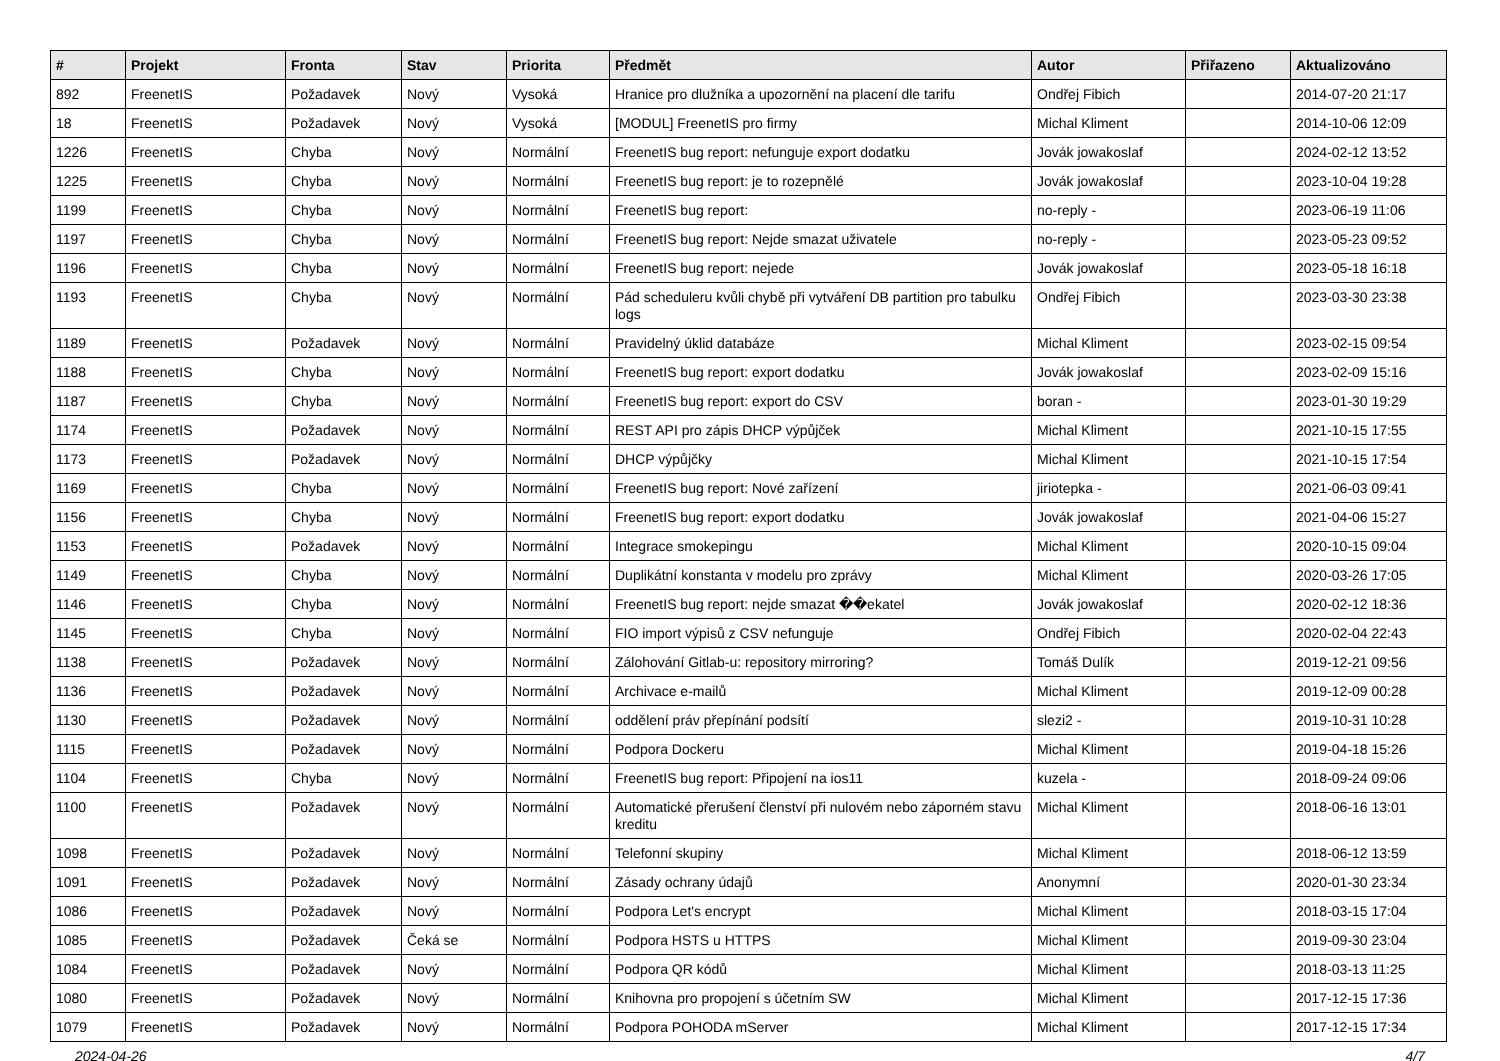| # | Projekt | Fronta | Stav | Priorita | Předmět | Autor | Přiřazeno | Aktualizováno |
| --- | --- | --- | --- | --- | --- | --- | --- | --- |
| 892 | FreenetIS | Požadavek | Nový | Vysoká | Hranice pro dlužníka a upozornění na placení dle tarifu | Ondřej Fibich | | 2014-07-20 21:17 |
| 18 | FreenetIS | Požadavek | Nový | Vysoká | [MODUL] FreenetIS pro firmy | Michal Kliment | | 2014-10-06 12:09 |
| 1226 | FreenetIS | Chyba | Nový | Normální | FreenetIS bug report: nefunguje export dodatku | Jovák jowakoslaf | | 2024-02-12 13:52 |
| 1225 | FreenetIS | Chyba | Nový | Normální | FreenetIS bug report: je to rozepnělé | Jovák jowakoslaf | | 2023-10-04 19:28 |
| 1199 | FreenetIS | Chyba | Nový | Normální | FreenetIS bug report: | no-reply - | | 2023-06-19 11:06 |
| 1197 | FreenetIS | Chyba | Nový | Normální | FreenetIS bug report: Nejde smazat uživatele | no-reply - | | 2023-05-23 09:52 |
| 1196 | FreenetIS | Chyba | Nový | Normální | FreenetIS bug report: nejede | Jovák jowakoslaf | | 2023-05-18 16:18 |
| 1193 | FreenetIS | Chyba | Nový | Normální | Pád scheduleru kvůli chybě při vytváření DB partition pro tabulku logs | Ondřej Fibich | | 2023-03-30 23:38 |
| 1189 | FreenetIS | Požadavek | Nový | Normální | Pravidelný úklid databáze | Michal Kliment | | 2023-02-15 09:54 |
| 1188 | FreenetIS | Chyba | Nový | Normální | FreenetIS bug report: export dodatku | Jovák jowakoslaf | | 2023-02-09 15:16 |
| 1187 | FreenetIS | Chyba | Nový | Normální | FreenetIS bug report: export do CSV | boran - | | 2023-01-30 19:29 |
| 1174 | FreenetIS | Požadavek | Nový | Normální | REST API pro zápis DHCP výpůjček | Michal Kliment | | 2021-10-15 17:55 |
| 1173 | FreenetIS | Požadavek | Nový | Normální | DHCP výpůjčky | Michal Kliment | | 2021-10-15 17:54 |
| 1169 | FreenetIS | Chyba | Nový | Normální | FreenetIS bug report: Nové zařízení | jiriotepka - | | 2021-06-03 09:41 |
| 1156 | FreenetIS | Chyba | Nový | Normální | FreenetIS bug report: export dodatku | Jovák jowakoslaf | | 2021-04-06 15:27 |
| 1153 | FreenetIS | Požadavek | Nový | Normální | Integrace smokepingu | Michal Kliment | | 2020-10-15 09:04 |
| 1149 | FreenetIS | Chyba | Nový | Normální | Duplikátní konstanta v modelu pro zprávy | Michal Kliment | | 2020-03-26 17:05 |
| 1146 | FreenetIS | Chyba | Nový | Normální | FreenetIS bug report: nejde smazat ��ekatel | Jovák jowakoslaf | | 2020-02-12 18:36 |
| 1145 | FreenetIS | Chyba | Nový | Normální | FIO import výpisů z CSV nefunguje | Ondřej Fibich | | 2020-02-04 22:43 |
| 1138 | FreenetIS | Požadavek | Nový | Normální | Zálohování Gitlab-u: repository mirroring? | Tomáš Dulík | | 2019-12-21 09:56 |
| 1136 | FreenetIS | Požadavek | Nový | Normální | Archivace e-mailů | Michal Kliment | | 2019-12-09 00:28 |
| 1130 | FreenetIS | Požadavek | Nový | Normální | oddělení práv přepínání podsítí | slezi2 - | | 2019-10-31 10:28 |
| 1115 | FreenetIS | Požadavek | Nový | Normální | Podpora Dockeru | Michal Kliment | | 2019-04-18 15:26 |
| 1104 | FreenetIS | Chyba | Nový | Normální | FreenetIS bug report: Připojení na ios11 | kuzela - | | 2018-09-24 09:06 |
| 1100 | FreenetIS | Požadavek | Nový | Normální | Automatické přerušení členství při nulovém nebo záporném stavu kreditu | Michal Kliment | | 2018-06-16 13:01 |
| 1098 | FreenetIS | Požadavek | Nový | Normální | Telefonní skupiny | Michal Kliment | | 2018-06-12 13:59 |
| 1091 | FreenetIS | Požadavek | Nový | Normální | Zásady ochrany údajů | Anonymní | | 2020-01-30 23:34 |
| 1086 | FreenetIS | Požadavek | Nový | Normální | Podpora Let's encrypt | Michal Kliment | | 2018-03-15 17:04 |
| 1085 | FreenetIS | Požadavek | Čeká se | Normální | Podpora HSTS u HTTPS | Michal Kliment | | 2019-09-30 23:04 |
| 1084 | FreenetIS | Požadavek | Nový | Normální | Podpora QR kódů | Michal Kliment | | 2018-03-13 11:25 |
| 1080 | FreenetIS | Požadavek | Nový | Normální | Knihovna pro propojení s účetním SW | Michal Kliment | | 2017-12-15 17:36 |
| 1079 | FreenetIS | Požadavek | Nový | Normální | Podpora POHODA mServer | Michal Kliment | | 2017-12-15 17:34 |
2024-04-26 4/7